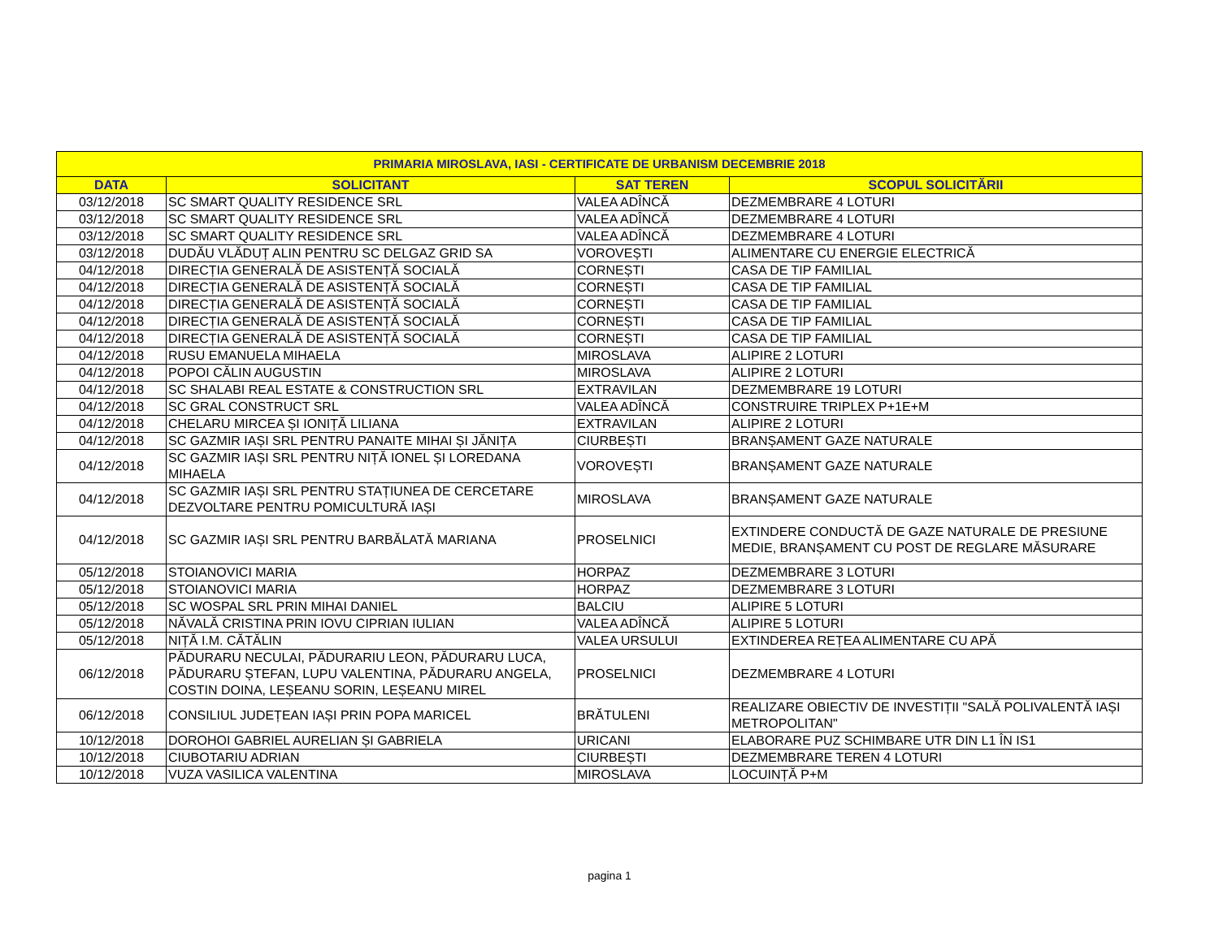| PRIMARIA MIROSLAVA, IASI - CERTIFICATE DE URBANISM DECEMBRIE 2018 | | | |
| --- | --- | --- | --- |
| DATA | SOLICITANT | SAT TEREN | SCOPUL SOLICITĂRII |
| 03/12/2018 | SC SMART QUALITY RESIDENCE SRL | VALEA ADÎNCĂ | DEZMEMBRARE 4 LOTURI |
| 03/12/2018 | SC SMART QUALITY RESIDENCE SRL | VALEA ADÎNCĂ | DEZMEMBRARE 4 LOTURI |
| 03/12/2018 | SC SMART QUALITY RESIDENCE SRL | VALEA ADÎNCĂ | DEZMEMBRARE 4 LOTURI |
| 03/12/2018 | DUDĂU VLĂDUȚ ALIN PENTRU SC DELGAZ GRID SA | VOROVEȘTI | ALIMENTARE CU ENERGIE ELECTRICĂ |
| 04/12/2018 | DIRECȚIA GENERALĂ DE ASISTENȚĂ SOCIALĂ | CORNEȘTI | CASA DE TIP FAMILIAL |
| 04/12/2018 | DIRECȚIA GENERALĂ DE ASISTENȚĂ SOCIALĂ | CORNEȘTI | CASA DE TIP FAMILIAL |
| 04/12/2018 | DIRECȚIA GENERALĂ DE ASISTENȚĂ SOCIALĂ | CORNEȘTI | CASA DE TIP FAMILIAL |
| 04/12/2018 | DIRECȚIA GENERALĂ DE ASISTENȚĂ SOCIALĂ | CORNEȘTI | CASA DE TIP FAMILIAL |
| 04/12/2018 | DIRECȚIA GENERALĂ DE ASISTENȚĂ SOCIALĂ | CORNEȘTI | CASA DE TIP FAMILIAL |
| 04/12/2018 | RUSU EMANUELA MIHAELA | MIROSLAVA | ALIPIRE 2 LOTURI |
| 04/12/2018 | POPOI CĂLIN AUGUSTIN | MIROSLAVA | ALIPIRE 2 LOTURI |
| 04/12/2018 | SC SHALABI REAL ESTATE & CONSTRUCTION SRL | EXTRAVILAN | DEZMEMBRARE 19 LOTURI |
| 04/12/2018 | SC GRAL CONSTRUCT SRL | VALEA ADÎNCĂ | CONSTRUIRE TRIPLEX P+1E+M |
| 04/12/2018 | CHELARU MIRCEA ȘI IONIȚĂ LILIANA | EXTRAVILAN | ALIPIRE 2 LOTURI |
| 04/12/2018 | SC GAZMIR IAȘI SRL PENTRU PANAITE MIHAI ȘI JĂNIȚA | CIURBEȘTI | BRANȘAMENT GAZE NATURALE |
| 04/12/2018 | SC GAZMIR IAȘI SRL PENTRU NIȚĂ IONEL ȘI LOREDANA MIHAELA | VOROVEȘTI | BRANȘAMENT GAZE NATURALE |
| 04/12/2018 | SC GAZMIR IAȘI SRL PENTRU STAȚIUNEA DE CERCETARE DEZVOLTARE PENTRU POMICULTURĂ IAȘI | MIROSLAVA | BRANȘAMENT GAZE NATURALE |
| 04/12/2018 | SC GAZMIR IAȘI SRL PENTRU BARBĂLATĂ MARIANA | PROSELNICI | EXTINDERE CONDUCTĂ DE GAZE NATURALE DE PRESIUNE MEDIE, BRANȘAMENT CU POST DE REGLARE MĂSURARE |
| 05/12/2018 | STOIANOVICI MARIA | HORPAZ | DEZMEMBRARE 3 LOTURI |
| 05/12/2018 | STOIANOVICI MARIA | HORPAZ | DEZMEMBRARE 3 LOTURI |
| 05/12/2018 | SC WOSPAL SRL PRIN MIHAI DANIEL | BALCIU | ALIPIRE 5 LOTURI |
| 05/12/2018 | NĂVALĂ CRISTINA PRIN IOVU CIPRIAN IULIAN | VALEA ADÎNCĂ | ALIPIRE 5 LOTURI |
| 05/12/2018 | NIȚĂ I.M. CĂTĂLIN | VALEA URSULUI | EXTINDEREA REȚEA ALIMENTARE CU APĂ |
| 06/12/2018 | PĂDURARU NECULAI, PĂDURARIU LEON, PĂDURARU LUCA, PĂDURARU ȘTEFAN, LUPU VALENTINA, PĂDURARU ANGELA, COSTIN DOINA, LEȘEANU SORIN, LEȘEANU MIREL | PROSELNICI | DEZMEMBRARE 4 LOTURI |
| 06/12/2018 | CONSILIUL JUDEȚEAN IAȘI PRIN POPA MARICEL | BRĂTULENI | REALIZARE OBIECTIV DE INVESTIȚII "SALĂ POLIVALENTĂ IAȘI METROPOLITAN" |
| 10/12/2018 | DOROHOI GABRIEL AURELIAN ȘI GABRIELA | URICANI | ELABORARE PUZ SCHIMBARE UTR DIN L1 ÎN IS1 |
| 10/12/2018 | CIUBOTARIU ADRIAN | CIURBEȘTI | DEZMEMBRARE TEREN 4 LOTURI |
| 10/12/2018 | VUZA VASILICA VALENTINA | MIROSLAVA | LOCUINȚĂ P+M |
pagina 1